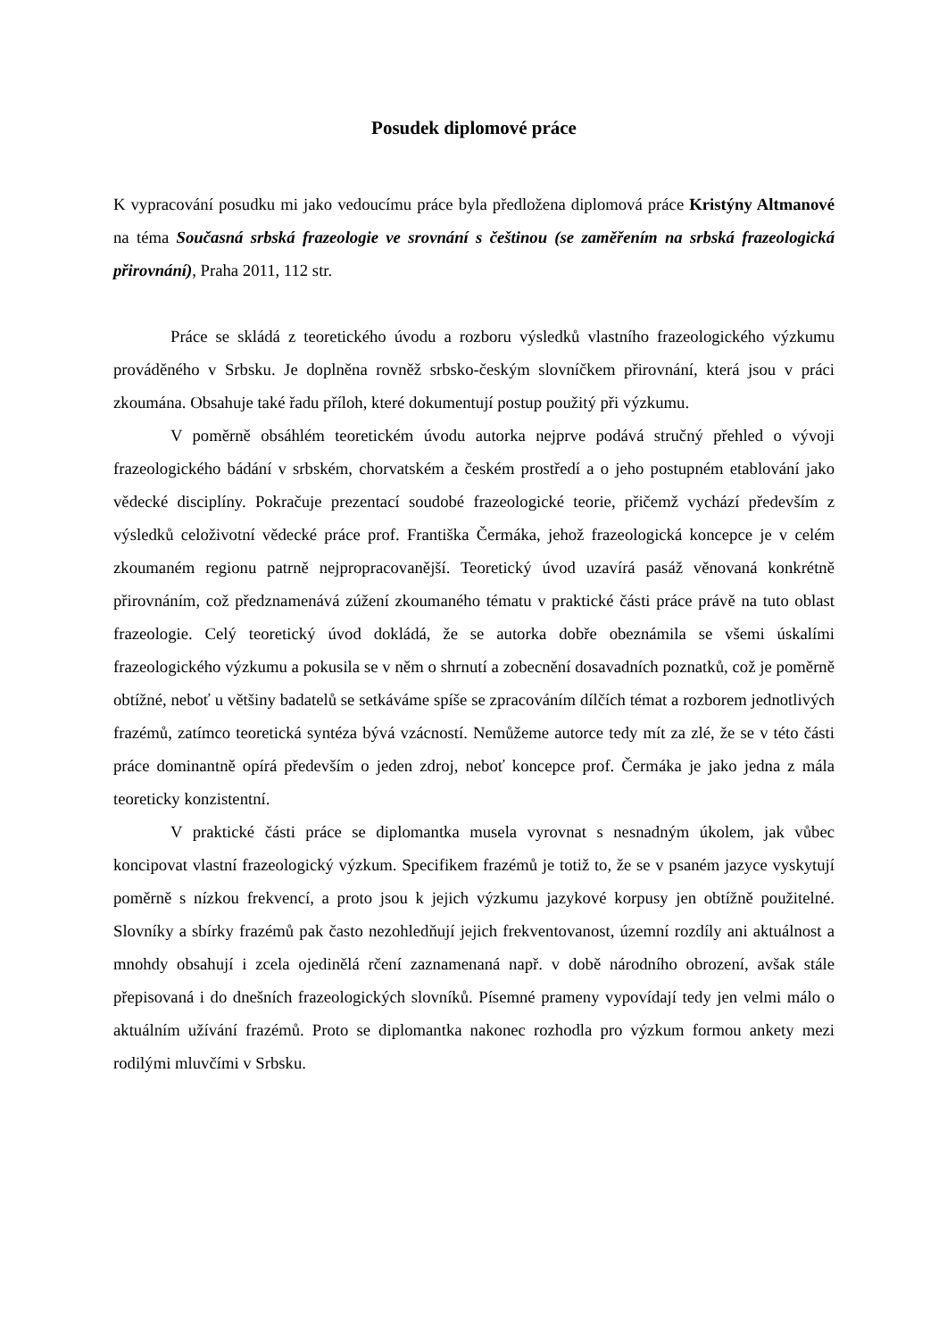Posudek diplomové práce
K vypracování posudku mi jako vedoucímu práce byla předložena diplomová práce Kristýny Altmanové na téma Současná srbská frazeologie ve srovnání s češtinou (se zaměřením na srbská frazeologická přirovnání), Praha 2011, 112 str.
Práce se skládá z teoretického úvodu a rozboru výsledků vlastního frazeologického výzkumu prováděného v Srbsku. Je doplněna rovněž srbsko-českým slovníčkem přirovnání, která jsou v práci zkoumána. Obsahuje také řadu příloh, které dokumentují postup použitý při výzkumu.
V poměrně obsáhlém teoretickém úvodu autorka nejprve podává stručný přehled o vývoji frazeologického bádání v srbském, chorvatském a českém prostředí a o jeho postupném etablování jako vědecké disciplíny. Pokračuje prezentací soudobé frazeologické teorie, přičemž vychází především z výsledků celoživotní vědecké práce prof. Františka Čermáka, jehož frazeologická koncepce je v celém zkoumaném regionu patrně nejpropracovanější. Teoretický úvod uzavírá pasáž věnovaná konkrétně přirovnáním, což předznamenává zúžení zkoumaného tématu v praktické části práce právě na tuto oblast frazeologie. Celý teoretický úvod dokládá, že se autorka dobře obeznámila se všemi úskalími frazeologického výzkumu a pokusila se v něm o shrnutí a zobecnění dosavadních poznatků, což je poměrně obtížné, neboť u většiny badatelů se setkáváme spíše se zpracováním dílčích témat a rozborem jednotlivých frazémů, zatímco teoretická syntéza bývá vzácností. Nemůžeme autorce tedy mít za zlé, že se v této části práce dominantně opírá především o jeden zdroj, neboť koncepce prof. Čermáka je jako jedna z mála teoreticky konzistentní.
V praktické části práce se diplomantka musela vyrovnat s nesnadným úkolem, jak vůbec koncipovat vlastní frazeologický výzkum. Specifikem frazémů je totiž to, že se v psaném jazyce vyskytují poměrně s nízkou frekvencí, a proto jsou k jejich výzkumu jazykové korpusy jen obtížně použitelné. Slovníky a sbírky frazémů pak často nezohledňují jejich frekventovanost, územní rozdíly ani aktuálnost a mnohdy obsahují i zcela ojedinělá rčení zaznamenaná např. v době národního obrození, avšak stále přepisovaná i do dnešních frazeologických slovníků. Písemné prameny vypovídají tedy jen velmi málo o aktuálním užívání frazémů. Proto se diplomantka nakonec rozhodla pro výzkum formou ankety mezi rodilými mluvčími v Srbsku.